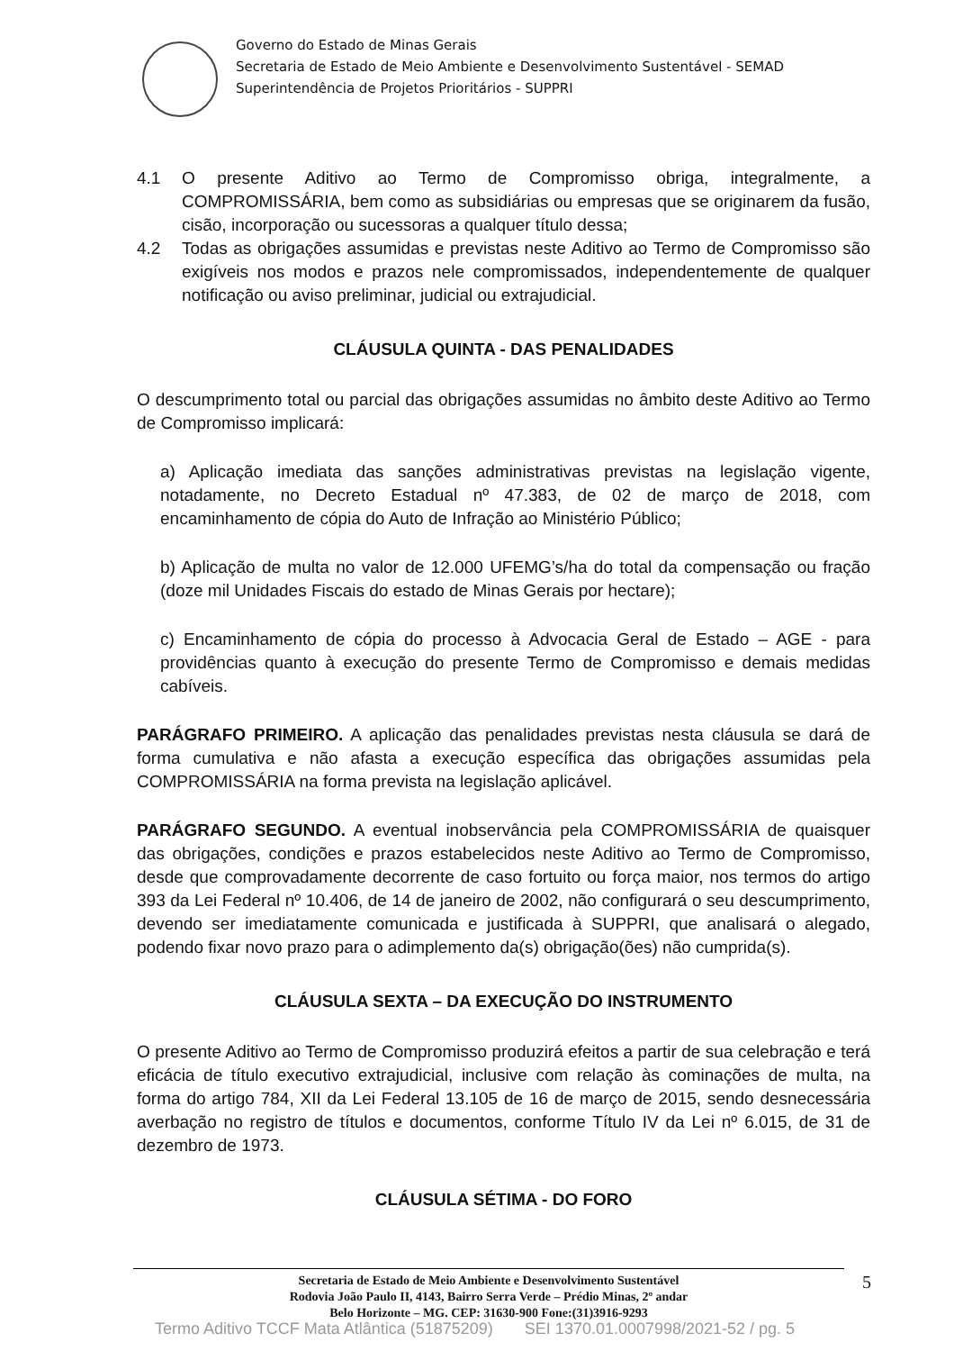Governo do Estado de Minas Gerais
Secretaria de Estado de Meio Ambiente e Desenvolvimento Sustentável - SEMAD
Superintendência de Projetos Prioritários - SUPPRI
4.1 O presente Aditivo ao Termo de Compromisso obriga, integralmente, a COMPROMISSÁRIA, bem como as subsidiárias ou empresas que se originarem da fusão, cisão, incorporação ou sucessoras a qualquer título dessa;
4.2 Todas as obrigações assumidas e previstas neste Aditivo ao Termo de Compromisso são exigíveis nos modos e prazos nele compromissados, independentemente de qualquer notificação ou aviso preliminar, judicial ou extrajudicial.
CLÁUSULA QUINTA - DAS PENALIDADES
O descumprimento total ou parcial das obrigações assumidas no âmbito deste Aditivo ao Termo de Compromisso implicará:
a) Aplicação imediata das sanções administrativas previstas na legislação vigente, notadamente, no Decreto Estadual nº 47.383, de 02 de março de 2018, com encaminhamento de cópia do Auto de Infração ao Ministério Público;
b) Aplicação de multa no valor de 12.000 UFEMG’s/ha do total da compensação ou fração (doze mil Unidades Fiscais do estado de Minas Gerais por hectare);
c) Encaminhamento de cópia do processo à Advocacia Geral de Estado – AGE - para providências quanto à execução do presente Termo de Compromisso e demais medidas cabíveis.
PARÁGRAFO PRIMEIRO. A aplicação das penalidades previstas nesta cláusula se dará de forma cumulativa e não afasta a execução específica das obrigações assumidas pela COMPROMISSÁRIA na forma prevista na legislação aplicável.
PARÁGRAFO SEGUNDO. A eventual inobservância pela COMPROMISSÁRIA de quaisquer das obrigações, condições e prazos estabelecidos neste Aditivo ao Termo de Compromisso, desde que comprovadamente decorrente de caso fortuito ou força maior, nos termos do artigo 393 da Lei Federal nº 10.406, de 14 de janeiro de 2002, não configurará o seu descumprimento, devendo ser imediatamente comunicada e justificada à SUPPRI, que analisará o alegado, podendo fixar novo prazo para o adimplemento da(s) obrigação(ões) não cumprida(s).
CLÁUSULA SEXTA – DA EXECUÇÃO DO INSTRUMENTO
O presente Aditivo ao Termo de Compromisso produzirá efeitos a partir de sua celebração e terá eficácia de título executivo extrajudicial, inclusive com relação às cominações de multa, na forma do artigo 784, XII da Lei Federal 13.105 de 16 de março de 2015, sendo desnecessária averbação no registro de títulos e documentos, conforme Título IV da Lei nº 6.015, de 31 de dezembro de 1973.
CLÁUSULA SÉTIMA - DO FORO
Secretaria de Estado de Meio Ambiente e Desenvolvimento Sustentável
Rodovia João Paulo II, 4143, Bairro Serra Verde – Prédio Minas, 2º andar
Belo Horizonte – MG. CEP: 31630-900 Fone:(31)3916-9293
5
Termo Aditivo TCCF Mata Atlântica (51875209) SEI 1370.01.0007998/2021-52 / pg. 5